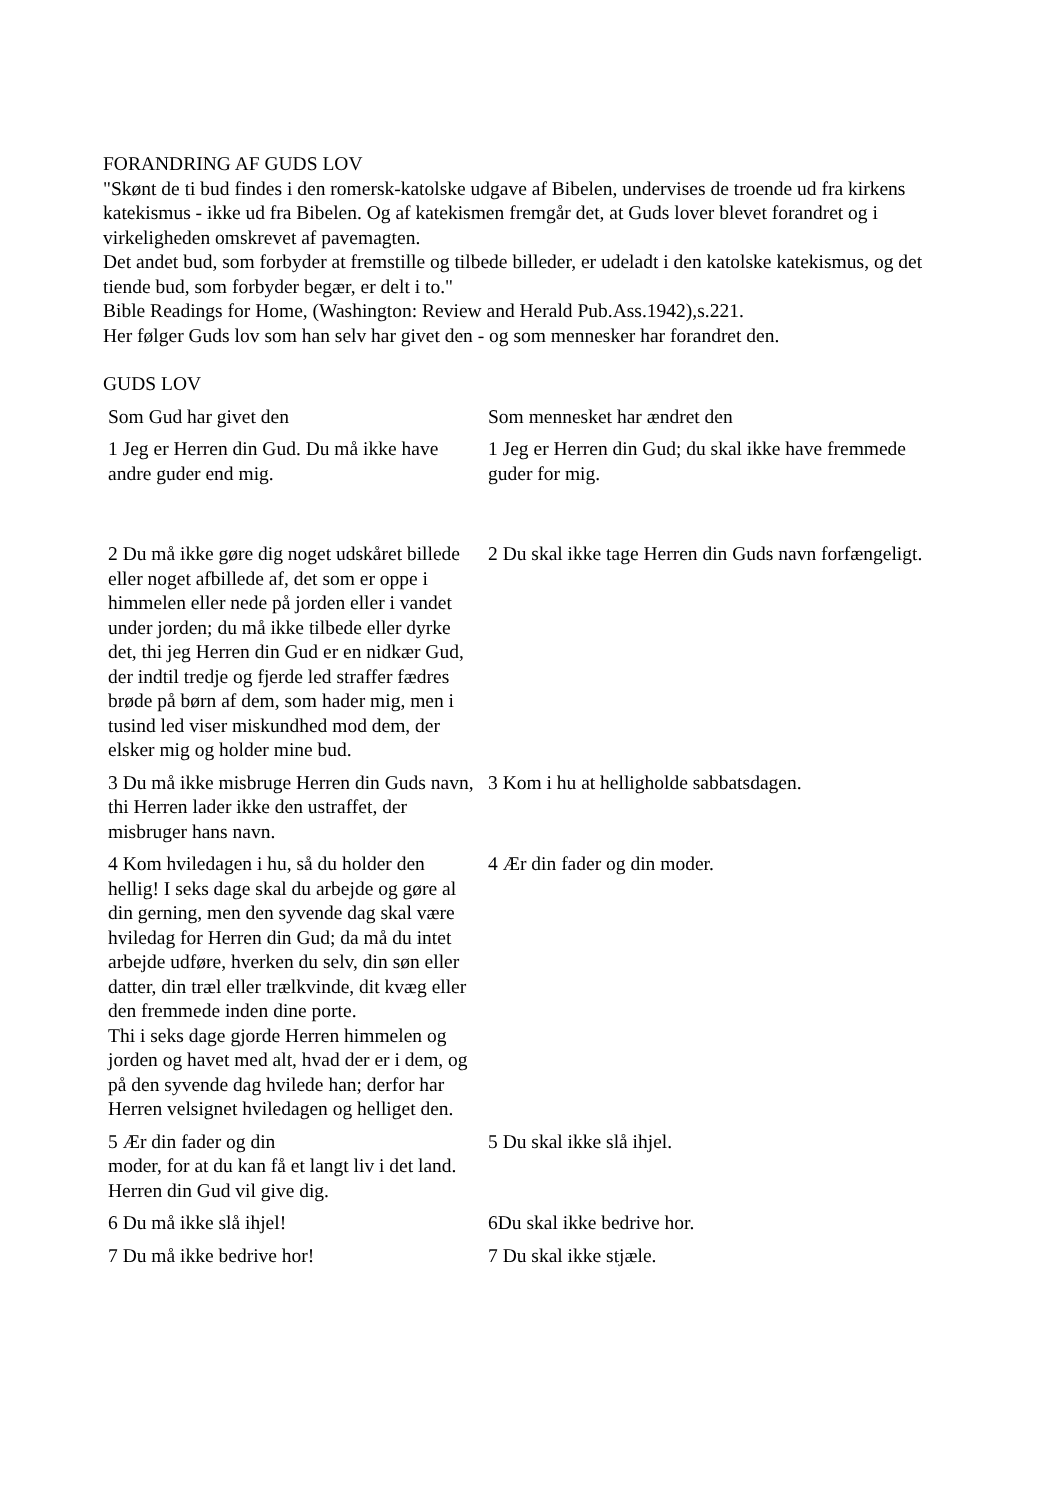FORANDRING AF GUDS LOV
"Skønt de ti bud findes i den romersk-katolske udgave af Bibelen, undervises de troende ud fra kirkens katekismus - ikke ud fra Bibelen. Og af katekismen fremgår det, at Guds lover blevet forandret og i virkeligheden omskrevet af pavemagten.
Det andet bud, som forbyder at fremstille og tilbede billeder, er udeladt i den katolske katekismus, og det tiende bud, som forbyder begær, er delt i to."
Bible Readings for Home, (Washington: Review and Herald Pub.Ass.1942),s.221.
Her følger Guds lov som han selv har givet den - og som mennesker har forandret den.
GUDS LOV
| Som Gud har givet den | Som mennesket har ændret den |
| 1 Jeg er Herren din Gud. Du må ikke have andre guder end mig. | 1 Jeg er Herren din Gud; du skal ikke have fremmede guder for mig. |
| 2 Du må ikke gøre dig noget udskåret billede eller noget afbillede af, det som er oppe i himmelen eller nede på jorden eller i vandet under jorden; du må ikke tilbede eller dyrke det, thi jeg Herren din Gud er en nidkær Gud, der indtil tredje og fjerde led straffer fædres brøde på børn af dem, som hader mig, men i tusind led viser miskundhed mod dem, der elsker mig og holder mine bud. | 2 Du skal ikke tage Herren din Guds navn forfængeligt. |
| 3 Du må ikke misbruge Herren din Guds navn, thi Herren lader ikke den ustraffet, der misbruger hans navn. | 3 Kom i hu at helligholde sabbatsdagen. |
| 4 Kom hviledagen i hu, så du holder den hellig! I seks dage skal du arbejde og gøre al din gerning, men den syvende dag skal være hviledag for Herren din Gud; da må du intet arbejde udføre, hverken du selv, din søn eller datter, din træl eller trælkvinde, dit kvæg eller den fremmede inden dine porte. Thi i seks dage gjorde Herren himmelen og jorden og havet med alt, hvad der er i dem, og på den syvende dag hvilede han; derfor har Herren velsignet hviledagen og helliget den. | 4 Ær din fader og din moder. |
| 5 Ær din fader og din moder, for at du kan få et langt liv i det land. Herren din Gud vil give dig. | 5 Du skal ikke slå ihjel. |
| 6 Du må ikke slå ihjel! | 6Du skal ikke bedrive hor. |
| 7 Du må ikke bedrive hor! | 7 Du skal ikke stjæle. |